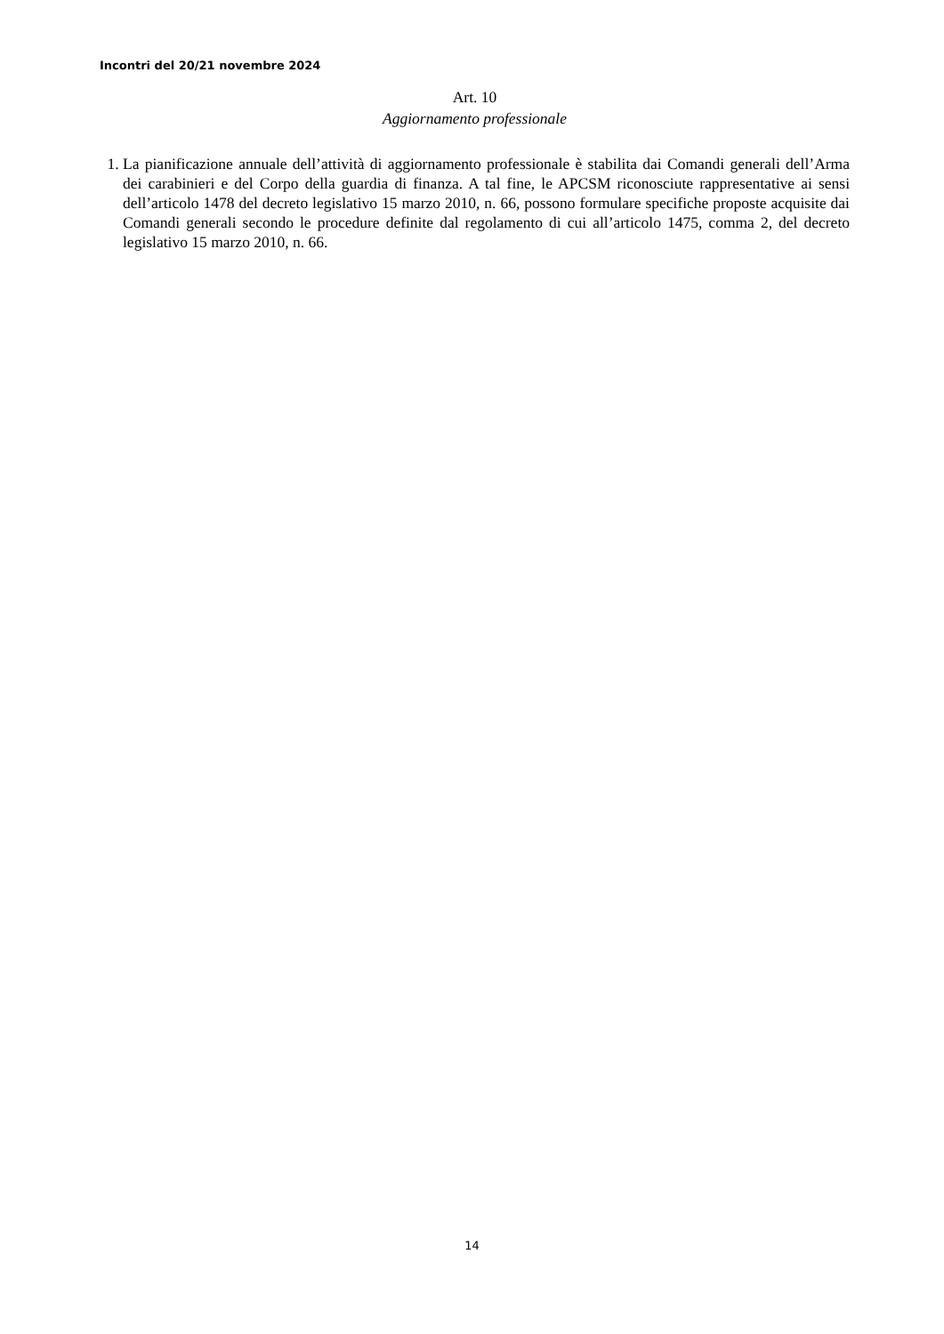Incontri del 20/21 novembre 2024
Art. 10
Aggiornamento professionale
1. La pianificazione annuale dell’attività di aggiornamento professionale è stabilita dai Comandi generali dell’Arma dei carabinieri e del Corpo della guardia di finanza. A tal fine, le APCSM riconosciute rappresentative ai sensi dell’articolo 1478 del decreto legislativo 15 marzo 2010, n. 66, possono formulare specifiche proposte acquisite dai Comandi generali secondo le procedure definite dal regolamento di cui all’articolo 1475, comma 2, del decreto legislativo 15 marzo 2010, n. 66.
14